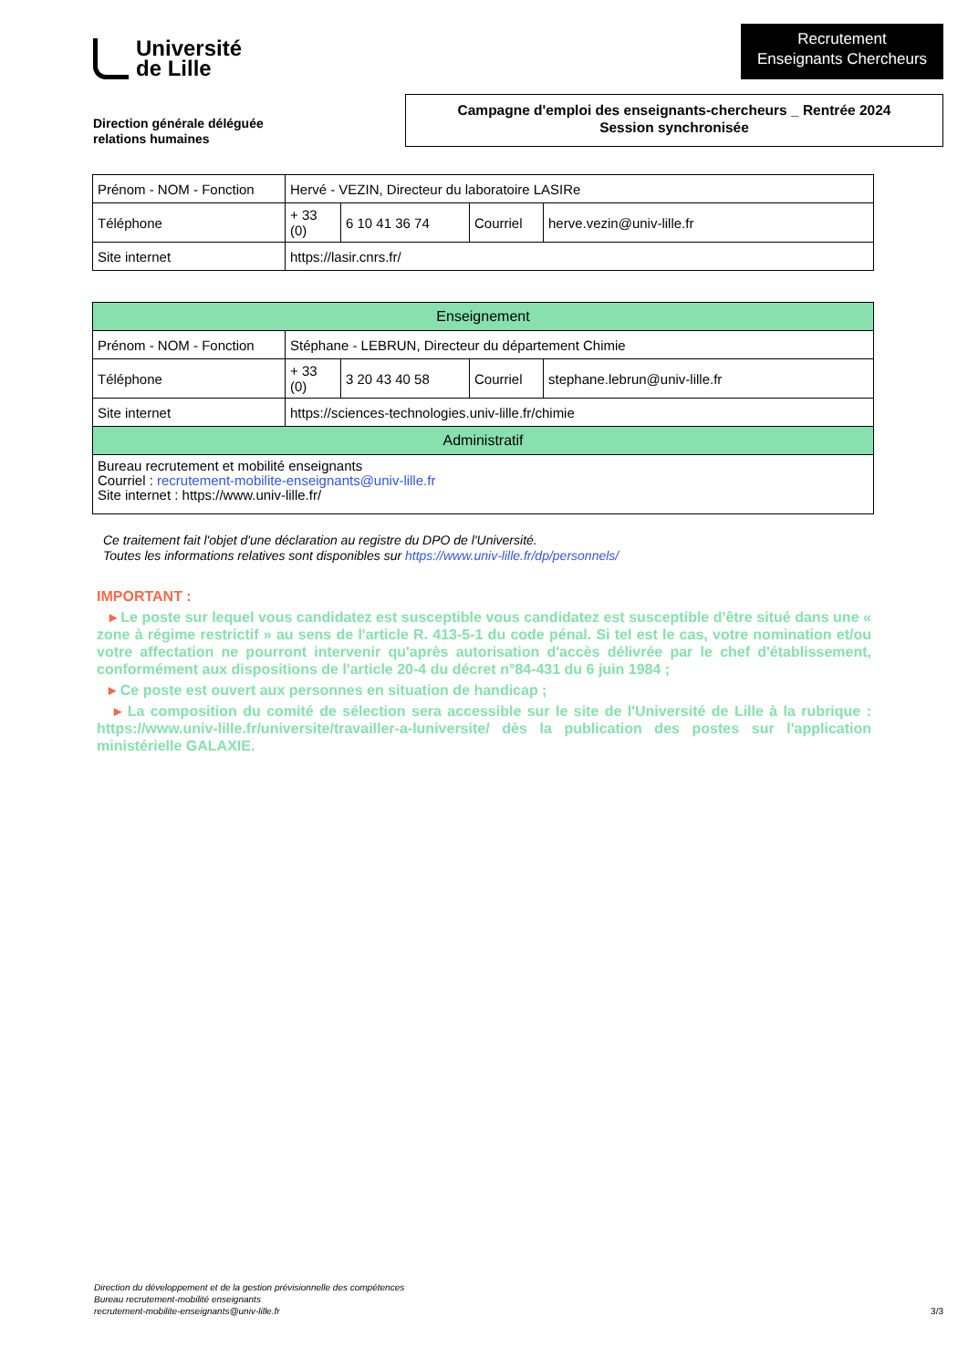Université
de Lille
Recrutement
Enseignants Chercheurs
Direction générale déléguée
relations humaines
Campagne d'emploi des enseignants-chercheurs _ Rentrée 2024
Session synchronisée
| Prénom - NOM - Fonction | Hervé - VEZIN, Directeur du laboratoire LASIRe | | | |
| Téléphone | + 33 (0) | 6 10 41 36 74 | Courriel | herve.vezin@univ-lille.fr |
| Site internet | https://lasir.cnrs.fr/ | | | |
| Enseignement | | | | |
| --- | --- | --- | --- | --- |
| Prénom - NOM - Fonction | Stéphane - LEBRUN, Directeur du département Chimie | | | |
| Téléphone | + 33 (0) | 3 20 43 40 58 | Courriel | stephane.lebrun@univ-lille.fr |
| Site internet | https://sciences-technologies.univ-lille.fr/chimie | | | |
| Administratif | | | | |
| Bureau recrutement et mobilité enseignants Courriel : recrutement-mobilite-enseignants@univ-lille.fr Site internet : https://www.univ-lille.fr/ | | | | |
Ce traitement fait l'objet d'une déclaration au registre du DPO de l'Université.
Toutes les informations relatives sont disponibles sur https://www.univ-lille.fr/dp/personnels/
IMPORTANT :
▸ Le poste sur lequel vous candidatez est susceptible vous candidatez est susceptible d'être situé dans une « zone à régime restrictif » au sens de l'article R. 413-5-1 du code pénal. Si tel est le cas, votre nomination et/ou votre affectation ne pourront intervenir qu'après autorisation d'accès délivrée par le chef d'établissement, conformément aux dispositions de l'article 20-4 du décret n°84-431 du 6 juin 1984 ;
▸ Ce poste est ouvert aux personnes en situation de handicap ;
▸ La composition du comité de sélection sera accessible sur le site de l'Université de Lille à la rubrique : https://www.univ-lille.fr/universite/travailler-a-luniversite/ dès la publication des postes sur l'application ministérielle GALAXIE.
Direction du développement et de la gestion prévisionnelle des compétences
Bureau recrutement-mobilité enseignants
recrutement-mobilite-enseignants@univ-lille.fr
3/3